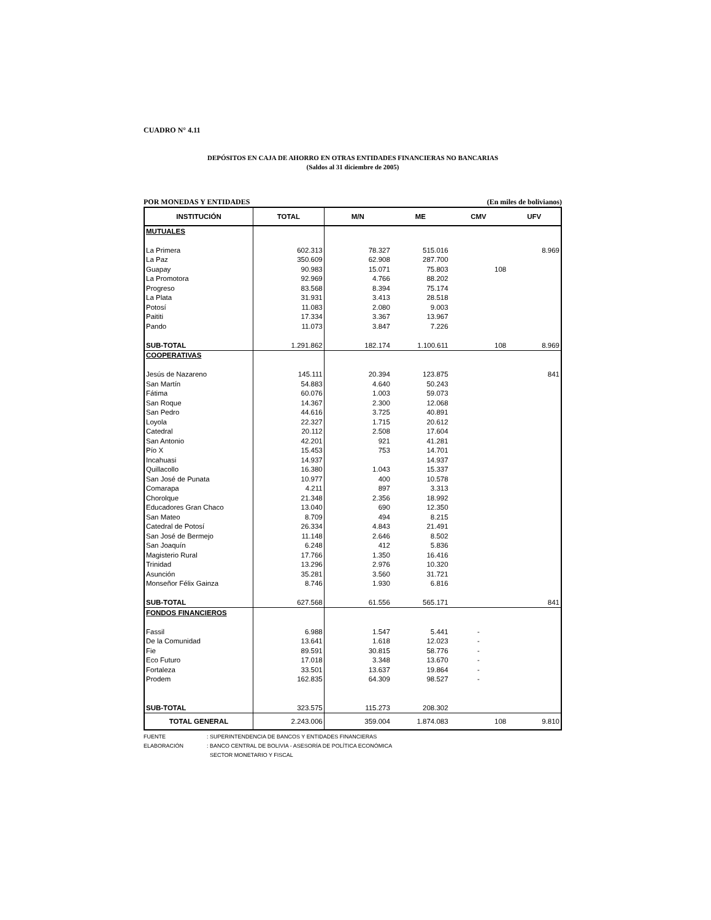CUADRO N° 4.11
DEPÓSITOS EN CAJA DE AHORRO EN OTRAS ENTIDADES FINANCIERAS NO BANCARIAS
(Saldos al 31 diciembre de 2005)
POR MONEDAS Y ENTIDADES (En miles de bolivianos)
| INSTITUCIÓN | TOTAL | M/N | ME | CMV | UFV |
| --- | --- | --- | --- | --- | --- |
| MUTUALES | | | | | |
| La Primera | 602.313 | 78.327 | 515.016 | | 8.969 |
| La Paz | 350.609 | 62.908 | 287.700 | | |
| Guapay | 90.983 | 15.071 | 75.803 | 108 | |
| La Promotora | 92.969 | 4.766 | 88.202 | | |
| Progreso | 83.568 | 8.394 | 75.174 | | |
| La Plata | 31.931 | 3.413 | 28.518 | | |
| Potosí | 11.083 | 2.080 | 9.003 | | |
| Paititi | 17.334 | 3.367 | 13.967 | | |
| Pando | 11.073 | 3.847 | 7.226 | | |
| SUB-TOTAL | 1.291.862 | 182.174 | 1.100.611 | 108 | 8.969 |
| COOPERATIVAS | | | | | |
| Jesús de Nazareno | 145.111 | 20.394 | 123.875 | | 841 |
| San Martín | 54.883 | 4.640 | 50.243 | | |
| Fátima | 60.076 | 1.003 | 59.073 | | |
| San Roque | 14.367 | 2.300 | 12.068 | | |
| San Pedro | 44.616 | 3.725 | 40.891 | | |
| Loyola | 22.327 | 1.715 | 20.612 | | |
| Catedral | 20.112 | 2.508 | 17.604 | | |
| San Antonio | 42.201 | 921 | 41.281 | | |
| Pío X | 15.453 | 753 | 14.701 | | |
| Incahuasi | 14.937 | | 14.937 | | |
| Quillacollo | 16.380 | 1.043 | 15.337 | | |
| San José de Punata | 10.977 | 400 | 10.578 | | |
| Comarapa | 4.211 | 897 | 3.313 | | |
| Chorolque | 21.348 | 2.356 | 18.992 | | |
| Educadores Gran Chaco | 13.040 | 690 | 12.350 | | |
| San Mateo | 8.709 | 494 | 8.215 | | |
| Catedral de Potosí | 26.334 | 4.843 | 21.491 | | |
| San José de Bermejo | 11.148 | 2.646 | 8.502 | | |
| San Joaquín | 6.248 | 412 | 5.836 | | |
| Magisterio Rural | 17.766 | 1.350 | 16.416 | | |
| Trinidad | 13.296 | 2.976 | 10.320 | | |
| Asunción | 35.281 | 3.560 | 31.721 | | |
| Monseñor Félix Gainza | 8.746 | 1.930 | 6.816 | | |
| SUB-TOTAL | 627.568 | 61.556 | 565.171 | | 841 |
| FONDOS FINANCIEROS | | | | | |
| Fassil | 6.988 | 1.547 | 5.441 | - | |
| De la Comunidad | 13.641 | 1.618 | 12.023 | - | |
| Fie | 89.591 | 30.815 | 58.776 | - | |
| Eco Futuro | 17.018 | 3.348 | 13.670 | - | |
| Fortaleza | 33.501 | 13.637 | 19.864 | - | |
| Prodem | 162.835 | 64.309 | 98.527 | - | |
| SUB-TOTAL | 323.575 | 115.273 | 208.302 | | |
| TOTAL GENERAL | 2.243.006 | 359.004 | 1.874.083 | 108 | 9.810 |
FUENTE: SUPERINTENDENCIA DE BANCOS Y ENTIDADES FINANCIERAS
ELABORACIÓN: BANCO CENTRAL DE BOLIVIA - ASESORÍA DE POLÍTICA ECONÓMICA
SECTOR MONETARIO Y FISCAL